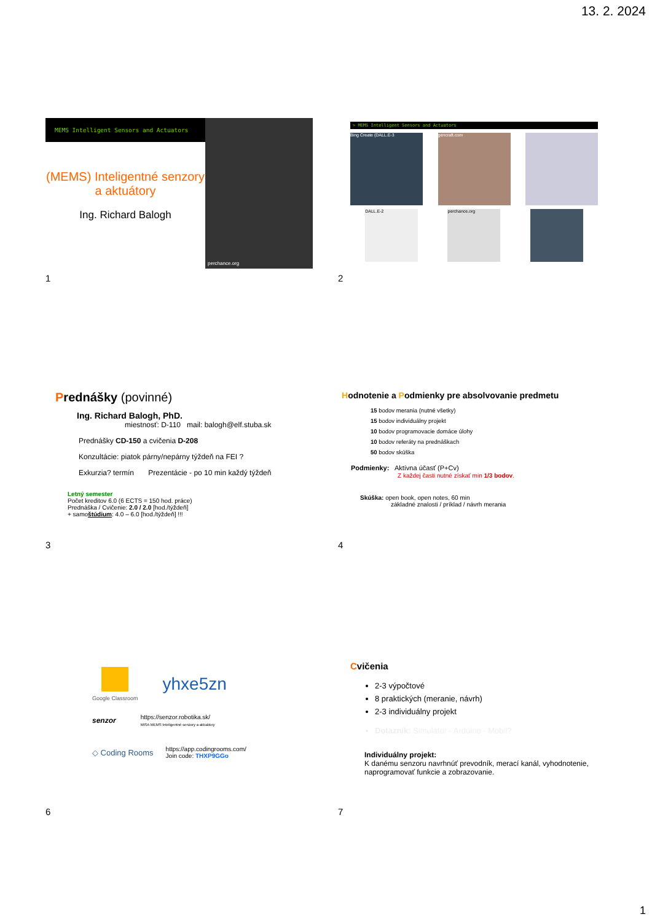13. 2. 2024
MEMS Intelligent Sensors and Actuators
(MEMS) Inteligentné senzory a aktuátory
Ing. Richard Balogh
perchance.org
1
> MEMS Intelligent Sensors and Actuators
Bing Create (DALL.E-3 gencraft.com
DALL.E-2 perchance.org
2
Prednášky (povinné)
Ing. Richard Balogh, PhD.
miestnosť: D-110 mail: balogh@elf.stuba.sk
Prednášky CD-150 a cvičenia D-208
Konzultácie: piatok párny/nepárny týždeň na FEI ?
Exkurzia? termín Prezentácie - po 10 min každý týždeň
Letný semester
Počet kreditov 6.0 (6 ECTS = 150 hod. práce)
Prednáška / Cvičenie: 2.0 / 2.0 [hod./týždeň]
+ samoštúdium: 4.0 – 6.0 [hod./týždeň] !!!
3
Hodnotenie a Podmienky pre absolvovanie predmetu
15 bodov merania (nutné všetky)
15 bodov individuálny projekt
10 bodov programovacie domáce úlohy
10 bodov referáty na prednáškach
50 bodov skúška
Podmienky: Aktívna účasť (P+Cv)
Z každej časti nutné získať min 1/3 bodov.
Skúška: open book, open notes, 60 min
základné znalosti / príklad / návrh merania
4
Google Classroom
yhxe5zn
senzor
https://senzor.robotika.sk/
MISA MEMS Inteligentné senzory a aktuátory
◇ Coding Rooms
https://app.codingrooms.com/
Join code: THXP9GGo
6
Cvičenia
2-3 výpočtové
8 praktických (meranie, návrh)
2-3 individuálny projekt
Dotazník: Simulátor - Arduino - Mobil?
Individuálny projekt:
K danému senzoru navrhnúť prevodník, merací kanál, vyhodnotenie, naprogramovať funkcie a zobrazovanie.
7
1